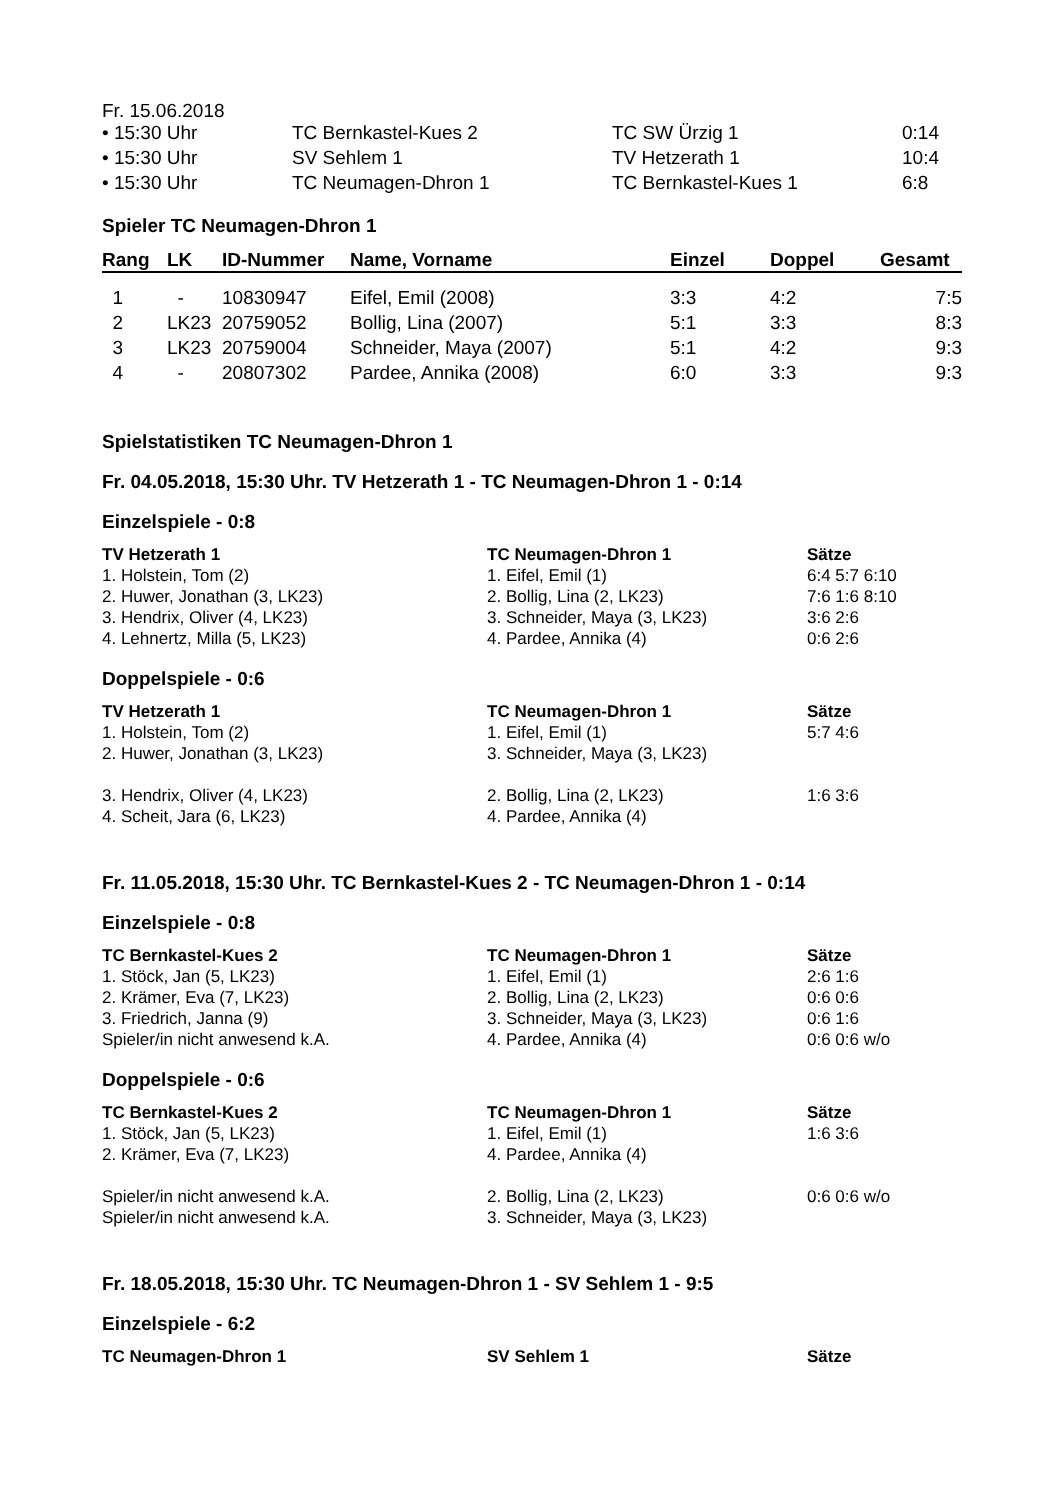Fr. 15.06.2018
| • 15:30 Uhr | TC Bernkastel-Kues 2 | TC SW Ürzig 1 | 0:14 |
| • 15:30 Uhr | SV Sehlem 1 | TV Hetzerath 1 | 10:4 |
| • 15:30 Uhr | TC Neumagen-Dhron 1 | TC Bernkastel-Kues 1 | 6:8 |
Spieler TC Neumagen-Dhron 1
| Rang | LK | ID-Nummer | Name, Vorname | Einzel | Doppel | Gesamt |
| --- | --- | --- | --- | --- | --- | --- |
| 1 | - | 10830947 | Eifel, Emil (2008) | 3:3 | 4:2 | 7:5 |
| 2 | LK23 | 20759052 | Bollig, Lina (2007) | 5:1 | 3:3 | 8:3 |
| 3 | LK23 | 20759004 | Schneider, Maya (2007) | 5:1 | 4:2 | 9:3 |
| 4 | - | 20807302 | Pardee, Annika (2008) | 6:0 | 3:3 | 9:3 |
Spielstatistiken TC Neumagen-Dhron 1
Fr. 04.05.2018, 15:30 Uhr. TV Hetzerath 1 - TC Neumagen-Dhron 1 - 0:14
Einzelspiele - 0:8
| TV Hetzerath 1 | TC Neumagen-Dhron 1 | Sätze |
| --- | --- | --- |
| 1. Holstein, Tom (2) | 1. Eifel, Emil (1) | 6:4 5:7 6:10 |
| 2. Huwer, Jonathan (3, LK23) | 2. Bollig, Lina (2, LK23) | 7:6 1:6 8:10 |
| 3. Hendrix, Oliver (4, LK23) | 3. Schneider, Maya (3, LK23) | 3:6 2:6 |
| 4. Lehnertz, Milla (5, LK23) | 4. Pardee, Annika (4) | 0:6 2:6 |
Doppelspiele - 0:6
| TV Hetzerath 1 | TC Neumagen-Dhron 1 | Sätze |
| --- | --- | --- |
| 1. Holstein, Tom (2) | 1. Eifel, Emil (1) | 5:7 4:6 |
| 2. Huwer, Jonathan (3, LK23) | 3. Schneider, Maya (3, LK23) | |
| 3. Hendrix, Oliver (4, LK23) | 2. Bollig, Lina (2, LK23) | 1:6 3:6 |
| 4. Scheit, Jara (6, LK23) | 4. Pardee, Annika (4) | |
Fr. 11.05.2018, 15:30 Uhr. TC Bernkastel-Kues 2 - TC Neumagen-Dhron 1 - 0:14
Einzelspiele - 0:8
| TC Bernkastel-Kues 2 | TC Neumagen-Dhron 1 | Sätze |
| --- | --- | --- |
| 1. Stöck, Jan (5, LK23) | 1. Eifel, Emil (1) | 2:6 1:6 |
| 2. Krämer, Eva (7, LK23) | 2. Bollig, Lina (2, LK23) | 0:6 0:6 |
| 3. Friedrich, Janna (9) | 3. Schneider, Maya (3, LK23) | 0:6 1:6 |
| Spieler/in nicht anwesend k.A. | 4. Pardee, Annika (4) | 0:6 0:6 w/o |
Doppelspiele - 0:6
| TC Bernkastel-Kues 2 | TC Neumagen-Dhron 1 | Sätze |
| --- | --- | --- |
| 1. Stöck, Jan (5, LK23) | 1. Eifel, Emil (1) | 1:6 3:6 |
| 2. Krämer, Eva (7, LK23) | 4. Pardee, Annika (4) | |
| Spieler/in nicht anwesend k.A. | 2. Bollig, Lina (2, LK23) | 0:6 0:6 w/o |
| Spieler/in nicht anwesend k.A. | 3. Schneider, Maya (3, LK23) | |
Fr. 18.05.2018, 15:30 Uhr. TC Neumagen-Dhron 1 - SV Sehlem 1 - 9:5
Einzelspiele - 6:2
| TC Neumagen-Dhron 1 | SV Sehlem 1 | Sätze |
| --- | --- | --- |